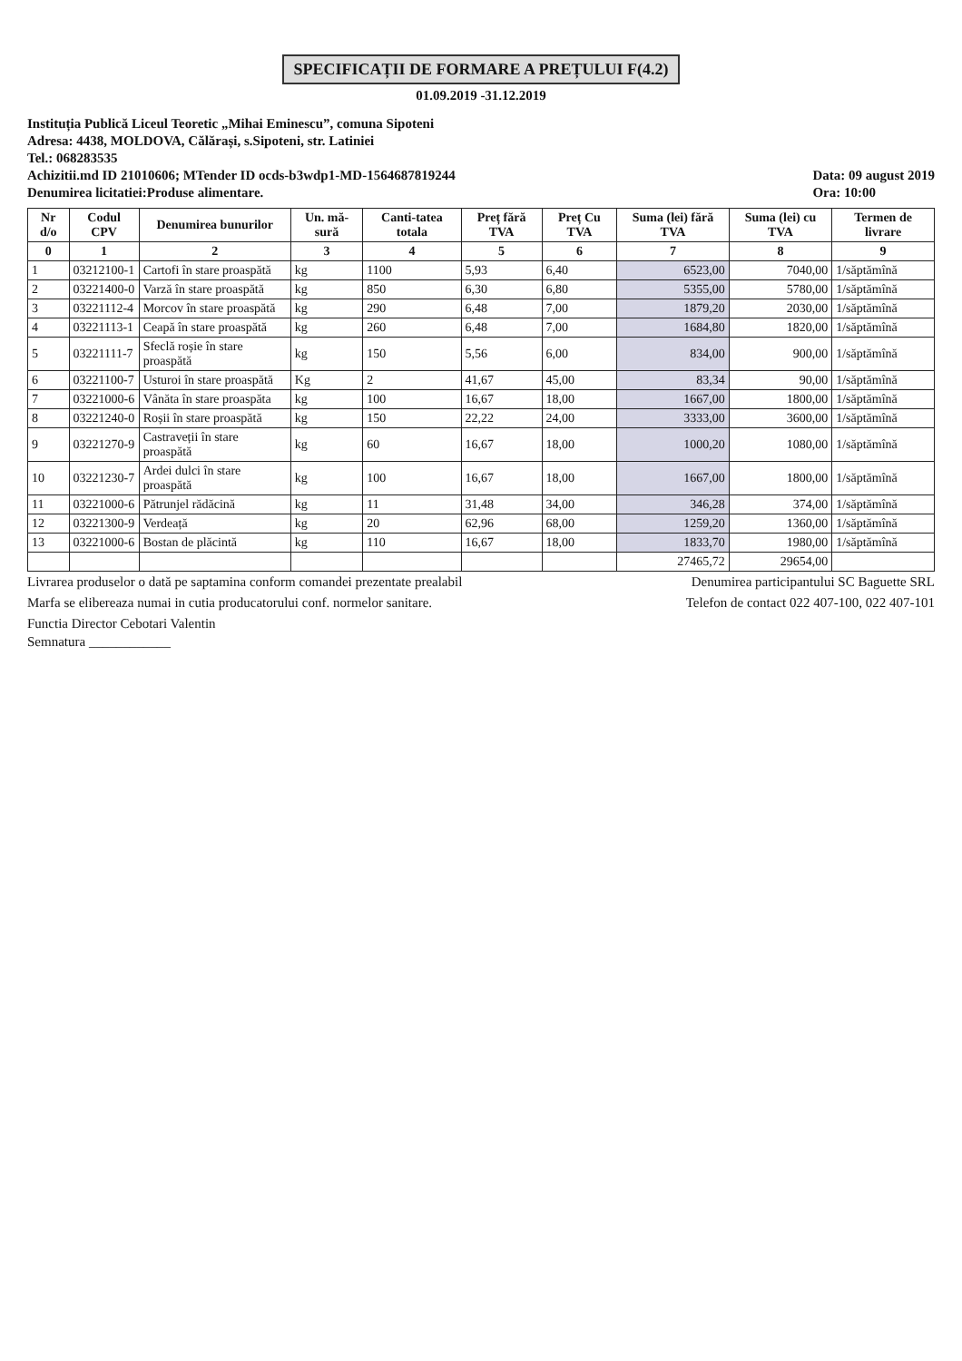SPECIFICAȚII DE FORMARE A PREȚULUI F(4.2)
01.09.2019 -31.12.2019
Instituția Publică Liceul Teoretic „Mihai Eminescu”, comuna Sipoteni
Adresa: 4438, MOLDOVA, Călărași, s.Sipoteni, str. Latiniei
Tel.: 068283535
Achizitii.md ID 21010606; MTender ID ocds-b3wdp1-MD-1564687819244
Denumirea licitatiei:Produse alimentare.
Data: 09 august 2019
Ora: 10:00
| Nr d/o | Codul CPV | Denumirea bunurilor | Un. mă-sură | Canti-tatea totala | Preț fără TVA | Preț Cu TVA | Suma (lei) fără TVA | Suma (lei) cu TVA | Termen de livrare |
| --- | --- | --- | --- | --- | --- | --- | --- | --- | --- |
| 0 | 1 | 2 | 3 | 4 | 5 | 6 | 7 | 8 | 9 |
| 1 | 03212100-1 | Cartofi în stare proaspătă | kg | 1100 | 5,93 | 6,40 | 6523,00 | 7040,00 | 1/săptămînă |
| 2 | 03221400-0 | Varză în stare proaspătă | kg | 850 | 6,30 | 6,80 | 5355,00 | 5780,00 | 1/săptămînă |
| 3 | 03221112-4 | Morcov în stare proaspătă | kg | 290 | 6,48 | 7,00 | 1879,20 | 2030,00 | 1/săptămînă |
| 4 | 03221113-1 | Ceapă în stare proaspătă | kg | 260 | 6,48 | 7,00 | 1684,80 | 1820,00 | 1/săptămînă |
| 5 | 03221111-7 | Sfeclă roșie în stare proaspătă | kg | 150 | 5,56 | 6,00 | 834,00 | 900,00 | 1/săptămînă |
| 6 | 03221100-7 | Usturoi în stare proaspătă | Kg | 2 | 41,67 | 45,00 | 83,34 | 90,00 | 1/săptămînă |
| 7 | 03221000-6 | Vânăta în stare proaspăta | kg | 100 | 16,67 | 18,00 | 1667,00 | 1800,00 | 1/săptămînă |
| 8 | 03221240-0 | Roșii în stare proaspătă | kg | 150 | 22,22 | 24,00 | 3333,00 | 3600,00 | 1/săptămînă |
| 9 | 03221270-9 | Castraveții în stare proaspătă | kg | 60 | 16,67 | 18,00 | 1000,20 | 1080,00 | 1/săptămînă |
| 10 | 03221230-7 | Ardei dulci în stare proaspătă | kg | 100 | 16,67 | 18,00 | 1667,00 | 1800,00 | 1/săptămînă |
| 11 | 03221000-6 | Pătrunjel rădăcină | kg | 11 | 31,48 | 34,00 | 346,28 | 374,00 | 1/săptămînă |
| 12 | 03221300-9 | Verdeață | kg | 20 | 62,96 | 68,00 | 1259,20 | 1360,00 | 1/săptămînă |
| 13 | 03221000-6 | Bostan de plăcintă | kg | 110 | 16,67 | 18,00 | 1833,70 | 1980,00 | 1/săptămînă |
| | | | | | | | 27465,72 | 29654,00 | |
Livrarea produselor o dată pe saptamina conform comandei prezentate prealabil
Denumirea participantului SC Baguette SRL
Marfa se elibereaza numai in cutia producatorului conf. normelor sanitare.
Telefon de contact 022 407-100, 022 407-101
Functia Director Cebotari Valentin
Semnatura ____________